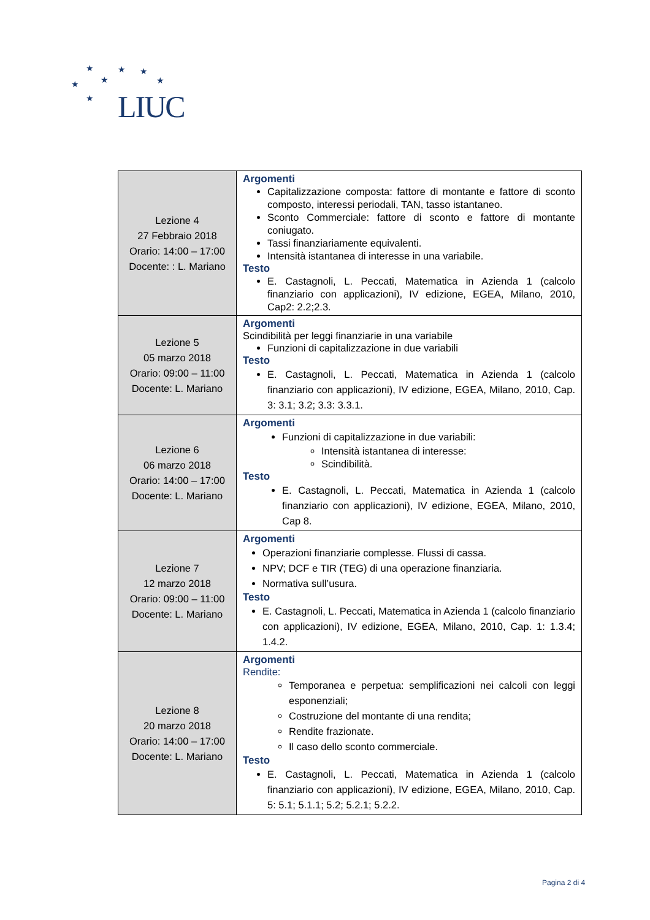★ ★ ★
★ ★ ★
★ LIUC
| Lezione 4 27 Febbraio 2018 Orario: 14:00 – 17:00 Docente: : L. Mariano | Argomenti Capitalizzazione composta: fattore di montante e fattore di sconto composto, interessi periodali, TAN, tasso istantaneo. Sconto Commerciale: fattore di sconto e fattore di montante coniugato. Tassi finanziariamente equivalenti. Intensità istantanea di interesse in una variabile. Testo E. Castagnoli, L. Peccati, Matematica in Azienda 1 (calcolo finanziario con applicazioni), IV edizione, EGEA, Milano, 2010, Cap2: 2.2;2.3. |
| Lezione 5 05 marzo 2018 Orario: 09:00 – 11:00 Docente: L. Mariano | Argomenti Scindibilità per leggi finanziarie in una variabile Funzioni di capitalizzazione in due variabili Testo E. Castagnoli, L. Peccati, Matematica in Azienda 1 (calcolo finanziario con applicazioni), IV edizione, EGEA, Milano, 2010, Cap. 3: 3.1; 3.2; 3.3: 3.3.1. |
| Lezione 6 06 marzo 2018 Orario: 14:00 – 17:00 Docente: L. Mariano | Argomenti Funzioni di capitalizzazione in due variabili: Intensità istantanea di interesse: Scindibilità. Testo E. Castagnoli, L. Peccati, Matematica in Azienda 1 (calcolo finanziario con applicazioni), IV edizione, EGEA, Milano, 2010, Cap 8. |
| Lezione 7 12 marzo 2018 Orario: 09:00 – 11:00 Docente: L. Mariano | Argomenti Operazioni finanziarie complesse. Flussi di cassa. NPV; DCF e TIR (TEG) di una operazione finanziaria. Normativa sull’usura. Testo E. Castagnoli, L. Peccati, Matematica in Azienda 1 (calcolo finanziario con applicazioni), IV edizione, EGEA, Milano, 2010, Cap. 1: 1.3.4; 1.4.2. |
| Lezione 8 20 marzo 2018 Orario: 14:00 – 17:00 Docente: L. Mariano | Argomenti Rendite: Temporanea e perpetua: semplificazioni nei calcoli con leggi esponenziali; Costruzione del montante di una rendita; Rendite frazionate. Il caso dello sconto commerciale. Testo E. Castagnoli, L. Peccati, Matematica in Azienda 1 (calcolo finanziario con applicazioni), IV edizione, EGEA, Milano, 2010, Cap. 5: 5.1; 5.1.1; 5.2; 5.2.1; 5.2.2. |
Pagina 2 di 4